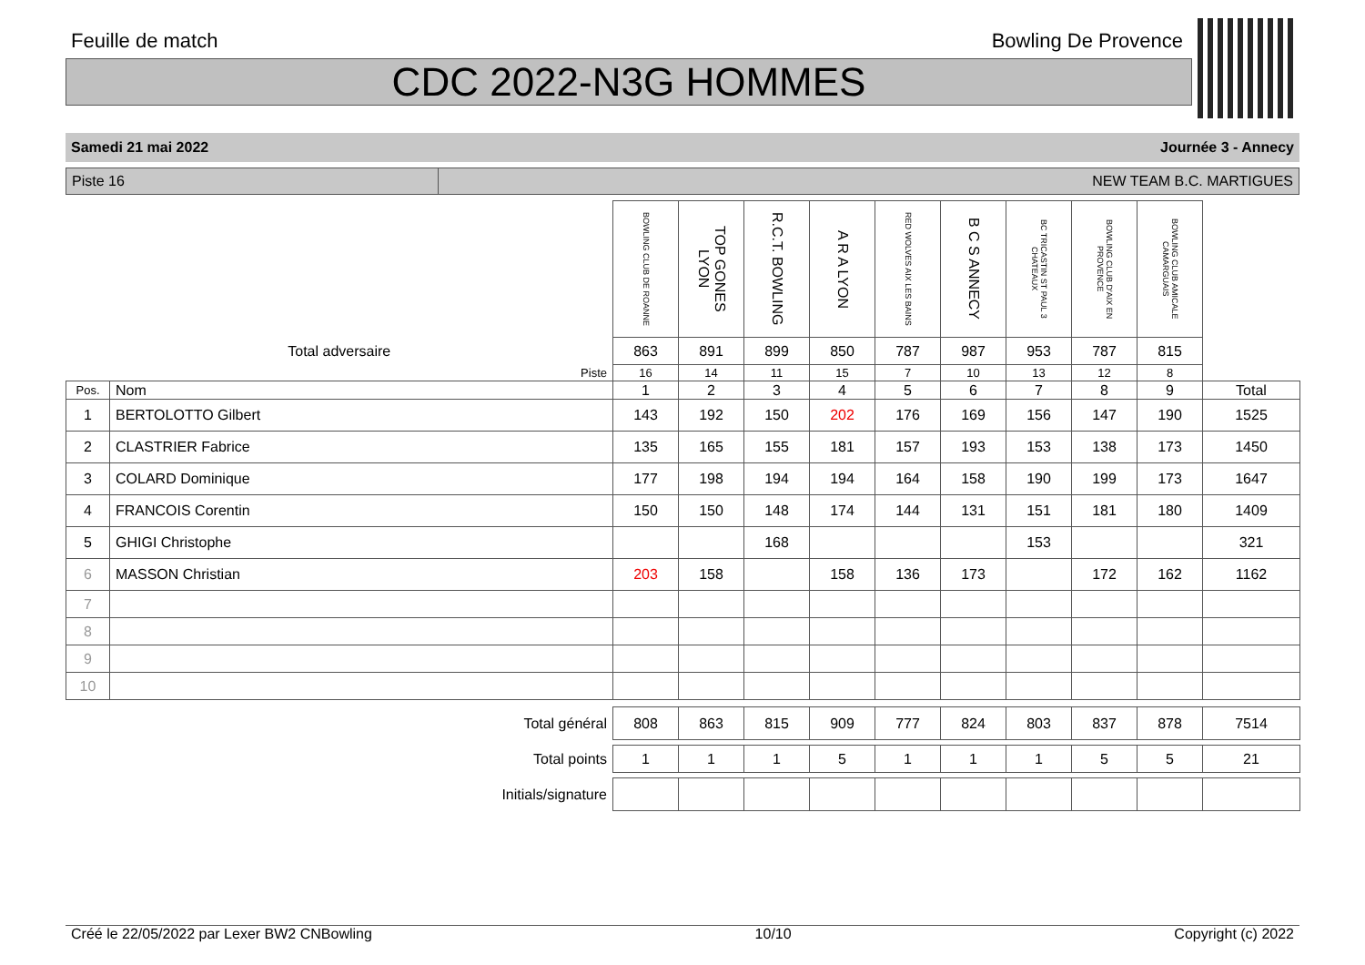Feuille de match Bowling De Provence
CDC 2022-N3G HOMMES
Samedi 21 mai 2022 Journée 3 - Annecy
Piste 16 NEW TEAM B.C. MARTIGUES
| | | BOWLING CLUB DE ROANNE | TOP GONES LYON | R.C.T. BOWLING | A R A LYON | RED WOLVES AIX LES BAINS | B C S ANNECY | BC TRICASTIN ST PAUL 3 CHATEAUX | BOWLING CLUB D'AIX EN PROVENCE | BOWLING CLUB AMICALE CAMARGUAIS | |
| Total adversaire | | 863 | 891 | 899 | 850 | 787 | 987 | 953 | 787 | 815 | |
| | Piste | 16 | 14 | 11 | 15 | 7 | 10 | 13 | 12 | 8 | |
| Pos. | Nom | 1 | 2 | 3 | 4 | 5 | 6 | 7 | 8 | 9 | Total |
| 1 | BERTOLOTTO Gilbert | 143 | 192 | 150 | 202 | 176 | 169 | 156 | 147 | 190 | 1525 |
| 2 | CLASTRIER Fabrice | 135 | 165 | 155 | 181 | 157 | 193 | 153 | 138 | 173 | 1450 |
| 3 | COLARD Dominique | 177 | 198 | 194 | 194 | 164 | 158 | 190 | 199 | 173 | 1647 |
| 4 | FRANCOIS Corentin | 150 | 150 | 148 | 174 | 144 | 131 | 151 | 181 | 180 | 1409 |
| 5 | GHIGI Christophe | | | 168 | | | | 153 | | | 321 |
| 6 | MASSON Christian | 203 | 158 | | 158 | 136 | 173 | | 172 | 162 | 1162 |
| 7 | | | | | | | | | | | |
| 8 | | | | | | | | | | | |
| 9 | | | | | | | | | | | |
| 10 | | | | | | | | | | | |
| Total général | | 808 | 863 | 815 | 909 | 777 | 824 | 803 | 837 | 878 | 7514 |
| Total points | | 1 | 1 | 1 | 5 | 1 | 1 | 1 | 5 | 5 | 21 |
| Initials/signature | | | | | | | | | | | |
Créé le 22/05/2022 par Lexer BW2 CNBowling 10/10 Copyright (c) 2022